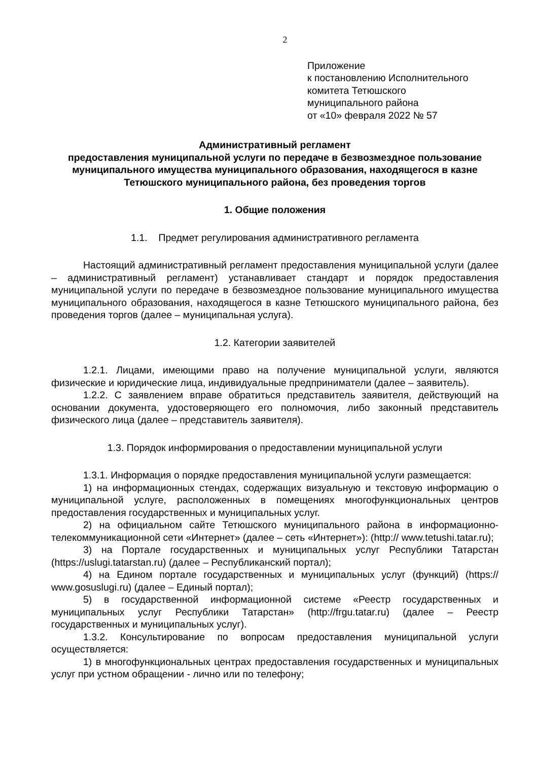2
Приложение
к постановлению Исполнительного
комитета Тетюшского
муниципального района
от «10» февраля 2022 № 57
Административный регламент
предоставления муниципальной услуги по передаче в безвозмездное пользование муниципального имущества муниципального образования, находящегося в казне Тетюшского муниципального района, без проведения торгов
1. Общие положения
1.1. Предмет регулирования административного регламента
Настоящий административный регламент предоставления муниципальной услуги (далее – административный регламент) устанавливает стандарт и порядок предоставления муниципальной услуги по передаче в безвозмездное пользование муниципального имущества муниципального образования, находящегося в казне Тетюшского муниципального района, без проведения торгов (далее – муниципальная услуга).
1.2. Категории заявителей
1.2.1. Лицами, имеющими право на получение муниципальной услуги, являются физические и юридические лица, индивидуальные предприниматели (далее – заявитель).
1.2.2. С заявлением вправе обратиться представитель заявителя, действующий на основании документа, удостоверяющего его полномочия, либо законный представитель физического лица (далее – представитель заявителя).
1.3. Порядок информирования о предоставлении муниципальной услуги
1.3.1. Информация о порядке предоставления муниципальной услуги размещается:
1) на информационных стендах, содержащих визуальную и текстовую информацию о муниципальной услуге, расположенных в помещениях многофункциональных центров предоставления государственных и муниципальных услуг.
2) на официальном сайте Тетюшского муниципального района в информационно-телекоммуникационной сети «Интернет» (далее – сеть «Интернет»): (http:// www.tetushi.tatar.ru);
3) на Портале государственных и муниципальных услуг Республики Татарстан (https://uslugi.tatarstan.ru) (далее – Республиканский портал);
4) на Едином портале государственных и муниципальных услуг (функций) (https:// www.gosuslugi.ru) (далее – Единый портал);
5) в государственной информационной системе «Реестр государственных и муниципальных услуг Республики Татарстан» (http://frgu.tatar.ru) (далее – Реестр государственных и муниципальных услуг).
1.3.2. Консультирование по вопросам предоставления муниципальной услуги осуществляется:
1) в многофункциональных центрах предоставления государственных и муниципальных услуг при устном обращении - лично или по телефону;